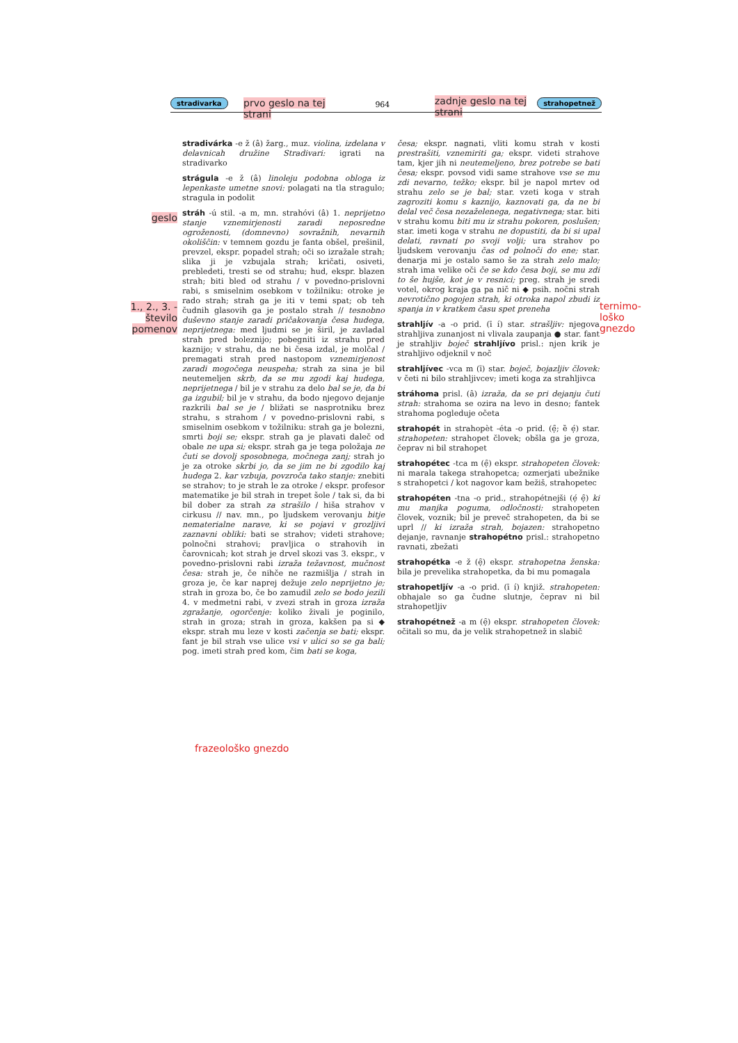prvo geslo na tej
strani
zadnje geslo na tej
strani
stradivarka 964 strahopetnež
geslo
1., 2., 3. -
število
pomenov
stradivárka -e ž (â) žarg., muz. violina, izdelana v delavnicah družine Stradivari: igrati na stradivarko
strágula -e ž (â) linoleju podobna obloga iz lepenkaste umetne snovi: polagati na tla stragulo; stragula in podolit
stráh -ú stil. -a m, mn. strahóvi (â) 1. neprijetno stanje vznemirjenosti zaradi neposredne ogroženosti, (domnevno) sovražnih, nevarnih okoliščin: v temnem gozdu je fanta obšel, prešinil, prevzel, ekspr. popadel strah; oči so izražale strah; slika ji je vzbujala strah; kričati, osiveti, prebledeti, tresti se od strahu; hud, ekspr. blazen strah; biti bled od strahu / v povedno-prislovni rabi, s smiselnim osebkom v tožilniku: otroke je rado strah; strah ga je iti v temi spat; ob teh čudnih glasovih ga je postalo strah // tesnobno duševno stanje zaradi pričakovanja česa hudega, neprijetnega: med ljudmi se je širil, je zavladal strah pred boleznijo; pobegniti iz strahu pred kaznijo; v strahu, da ne bi česa izdal, je molčal / premagati strah pred nastopom vznemirjenost zaradi mogočega neuspeha; strah za sina je bil neutemeljen skrb, da se mu zgodi kaj hudega, neprijetnega / bil je v strahu za delo bal se je, da bi ga izgubil; bil je v strahu, da bodo njegovo dejanje razkrili bal se je / bližati se nasprotniku brez strahu, s strahom / v povedno-prislovni rabi, s smiselnim osebkom v tožilniku: strah ga je bolezni, smrti boji se; ekspr. strah ga je plavati daleč od obale ne upa si; ekspr. strah ga je tega položaja ne čuti se dovolj sposobnega, močnega zanj; strah jo je za otroke skrbi jo, da se jim ne bi zgodilo kaj hudega 2. kar vzbuja, povzroča tako stanje: znebiti se strahov; to je strah le za otroke / ekspr. profesor matematike je bil strah in trepet šole / tak si, da bi bil dober za strah za strašilo / hiša strahov v cirkusu // nav. mn., po ljudskem verovanju bitje nematerialne narave, ki se pojavi v grozljivi zaznavni obliki: bati se strahov; videti strahove; polnočni strahovi; pravljica o strahovih in čarovnicah; kot strah je drvel skozi vas 3. ekspr., v povedno-prislovni rabi izraža težavnost, mučnost česa: strah je, če nihče ne razmišlja / strah in groza je, če kar naprej dežuje zelo neprijetno je; strah in groza bo, če bo zamudil zelo se bodo jezili 4. v medmetni rabi, v zvezi strah in groza izraža zgražanje, ogorčenje: koliko živali je poginilo, strah in groza; strah in groza, kakšen pa si ◆ ekspr. strah mu leze v kosti začenja se bati; ekspr. fant je bil strah vse ulice vsi v ulici so se ga bali; pog. imeti strah pred kom, čim bati se koga,
česa; ekspr. nagnati, vliti komu strah v kosti prestrašiti, vznemiriti ga; ekspr. videti strahove tam, kjer jih ni neutemeljeno, brez potrebe se bati česa; ekspr. povsod vidi same strahove vse se mu zdi nevarno, težko; ekspr. bil je napol mrtev od strahu zelo se je bal; star. vzeti koga v strah zagroziti komu s kaznijo, kaznovati ga, da ne bi delal več česa nezaželenega, negativnega; star. biti v strahu komu biti mu iz strahu pokoren, poslušen; star. imeti koga v strahu ne dopustiti, da bi si upal delati, ravnati po svoji volji; ura strahov po ljudskem verovanju čas od polnoči do ene; star. denarja mi je ostalo samo še za strah zelo malo; strah ima velike oči če se kdo česa boji, se mu zdi to še hujše, kot je v resnici; preg. strah je sredi votel, okrog kraja ga pa nič ni ◆ psih. nočni strah nevrotično pogojen strah, ki otroka napol zbudi iz spanja in v kratkem času spet preneha
strahljív -a -o prid. (ī í) star. strašljiv: njegova strahljiva zunanjost ni vlivala zaupanja ● star. fant je strahljiv boječ strahljívo prisl.: njen krik je strahljivo odjeknil v noč
strahljívec -vca m (ī) star. boječ, bojazljiv človek: v četi ni bilo strahljivcev; imeti koga za strahljivca
stráhoma prisl. (â) izraža, da se pri dejanju čuti strah: strahoma se ozira na levo in desno; fantek strahoma pogleduje očeta
strahopét in strahopèt -éta -o prid. (ẹ̑; ȅ ẹ́) star. strahopeten: strahopet človek; obšla ga je groza, čeprav ni bil strahopet
strahopétec -tca m (ẹ̑) ekspr. strahopeten človek: ni marala takega strahopetca; ozmerjati ubežnike s strahopetci / kot nagovor kam bežiš, strahopetec
strahopéten -tna -o prid., strahopétnejši (ẹ́ ẹ̑) ki mu manjka poguma, odločnosti: strahopeten človek, voznik; bil je preveč strahopeten, da bi se uprl // ki izraža strah, bojazen: strahopetno dejanje, ravnanje strahopétno prisl.: strahopetno ravnati, zbežati
strahopétka -e ž (ẹ̑) ekspr. strahopetna ženska: bila je prevelika strahopetka, da bi mu pomagala
strahopetljív -a -o prid. (ī í) knjiž. strahopeten: obhajale so ga čudne slutnje, čeprav ni bil strahopetljiv
strahopétnež -a m (ẹ̑) ekspr. strahopeten človek: očitali so mu, da je velik strahopetnež in slabič
ternimo-
loško
gnezdo
frazeološko gnezdo